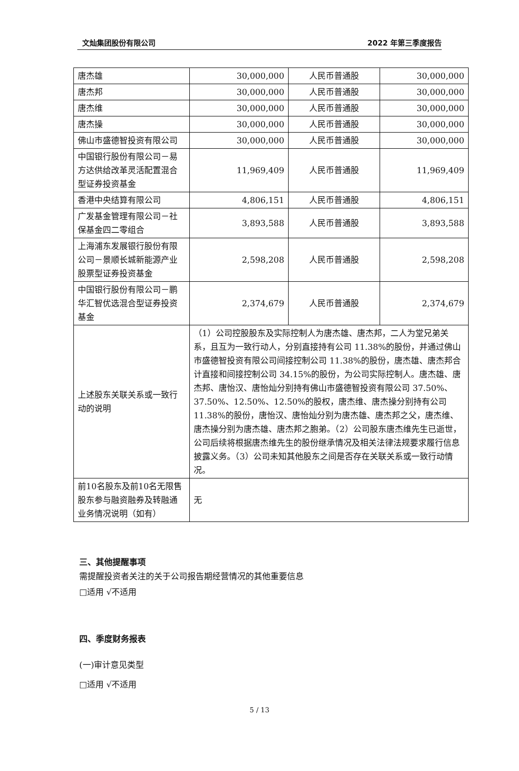文灿集团股份有限公司 2022 年第三季度报告
| 唐杰雄 | 30,000,000 | 人民币普通股 | 30,000,000 |
| 唐杰邦 | 30,000,000 | 人民币普通股 | 30,000,000 |
| 唐杰维 | 30,000,000 | 人民币普通股 | 30,000,000 |
| 唐杰操 | 30,000,000 | 人民币普通股 | 30,000,000 |
| 佛山市盛德智投资有限公司 | 30,000,000 | 人民币普通股 | 30,000,000 |
| 中国银行股份有限公司－易方达供给改革灵活配置混合型证券投资基金 | 11,969,409 | 人民币普通股 | 11,969,409 |
| 香港中央结算有限公司 | 4,806,151 | 人民币普通股 | 4,806,151 |
| 广发基金管理有限公司－社保基金四二零组合 | 3,893,588 | 人民币普通股 | 3,893,588 |
| 上海浦东发展银行股份有限公司－景顺长城新能源产业股票型证券投资基金 | 2,598,208 | 人民币普通股 | 2,598,208 |
| 中国银行股份有限公司－鹏华汇智优选混合型证券投资基金 | 2,374,679 | 人民币普通股 | 2,374,679 |
| 上述股东关联关系或一致行动的说明 | （1）公司控股股东及实际控制人为唐杰雄、唐杰邦，二人为堂兄弟关系，且互为一致行动人，分别直接持有公司 11.38%的股份，并通过佛山市盛德智投资有限公司间接控制公司 11.38%的股份，唐杰雄、唐杰邦合计直接和间接控制公司 34.15%的股份，为公司实际控制人。唐杰雄、唐杰邦、唐怡汉、唐怡灿分别持有佛山市盛德智投资有限公司 37.50%、37.50%、12.50%、12.50%的股权，唐杰维、唐杰操分别持有公司 11.38%的股份，唐怡汉、唐怡灿分别为唐杰雄、唐杰邦之父，唐杰维、唐杰操分别为唐杰雄、唐杰邦之胞弟。（2）公司股东唐杰维先生已逝世，公司后续将根据唐杰维先生的股份继承情况及相关法律法规要求履行信息披露义务。（3）公司未知其他股东之间是否存在关联关系或一致行动情况。 | | |
| 前10名股东及前10名无限售股东参与融资融券及转融通业务情况说明（如有） | 无 | | |
三、其他提醒事项
需提醒投资者关注的关于公司报告期经营情况的其他重要信息
□适用 √不适用
四、季度财务报表
(一)审计意见类型
□适用 √不适用
5 / 13